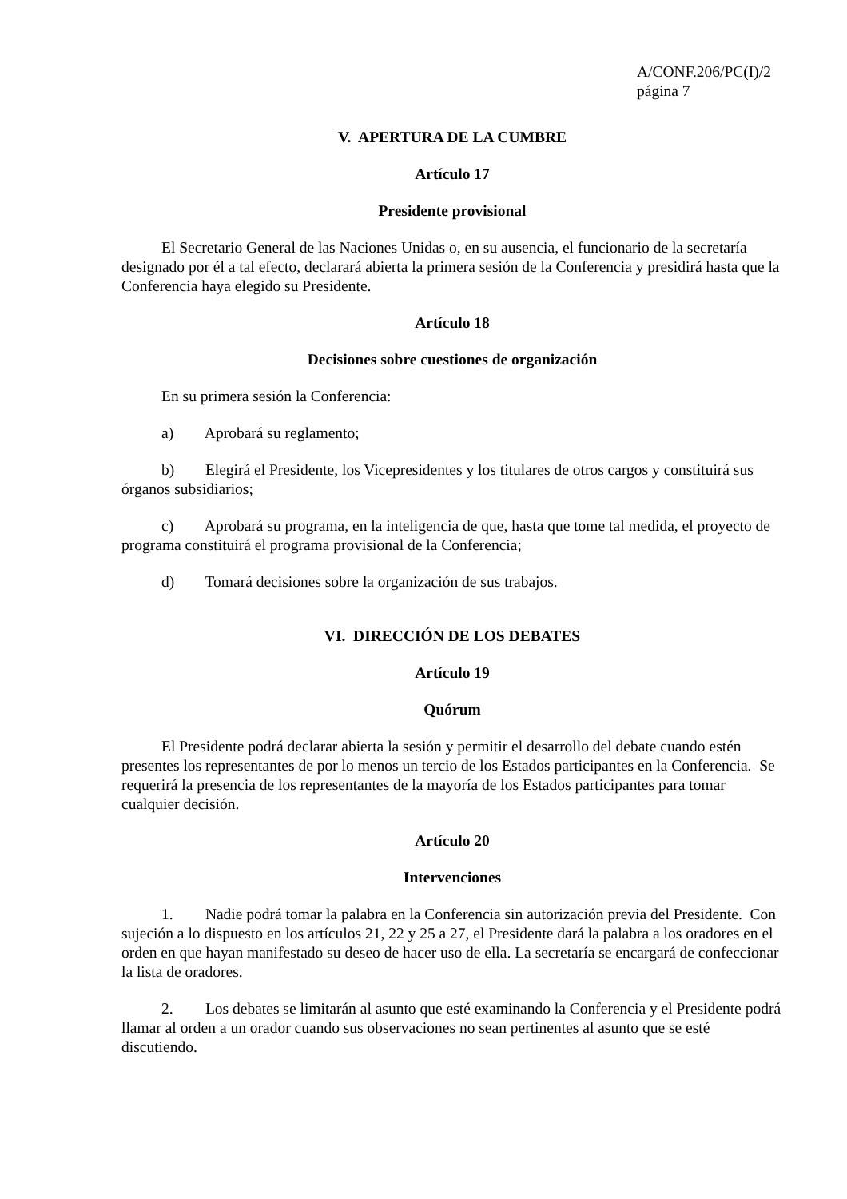A/CONF.206/PC(I)/2
página 7
V. APERTURA DE LA CUMBRE
Artículo 17
Presidente provisional
El Secretario General de las Naciones Unidas o, en su ausencia, el funcionario de la secretaría designado por él a tal efecto, declarará abierta la primera sesión de la Conferencia y presidirá hasta que la Conferencia haya elegido su Presidente.
Artículo 18
Decisiones sobre cuestiones de organización
En su primera sesión la Conferencia:
a) Aprobará su reglamento;
b) Elegirá el Presidente, los Vicepresidentes y los titulares de otros cargos y constituirá sus órganos subsidiarios;
c) Aprobará su programa, en la inteligencia de que, hasta que tome tal medida, el proyecto de programa constituirá el programa provisional de la Conferencia;
d) Tomará decisiones sobre la organización de sus trabajos.
VI. DIRECCIÓN DE LOS DEBATES
Artículo 19
Quórum
El Presidente podrá declarar abierta la sesión y permitir el desarrollo del debate cuando estén presentes los representantes de por lo menos un tercio de los Estados participantes en la Conferencia. Se requerirá la presencia de los representantes de la mayoría de los Estados participantes para tomar cualquier decisión.
Artículo 20
Intervenciones
1. Nadie podrá tomar la palabra en la Conferencia sin autorización previa del Presidente. Con sujeción a lo dispuesto en los artículos 21, 22 y 25 a 27, el Presidente dará la palabra a los oradores en el orden en que hayan manifestado su deseo de hacer uso de ella. La secretaría se encargará de confeccionar la lista de oradores.
2. Los debates se limitarán al asunto que esté examinando la Conferencia y el Presidente podrá llamar al orden a un orador cuando sus observaciones no sean pertinentes al asunto que se esté discutiendo.